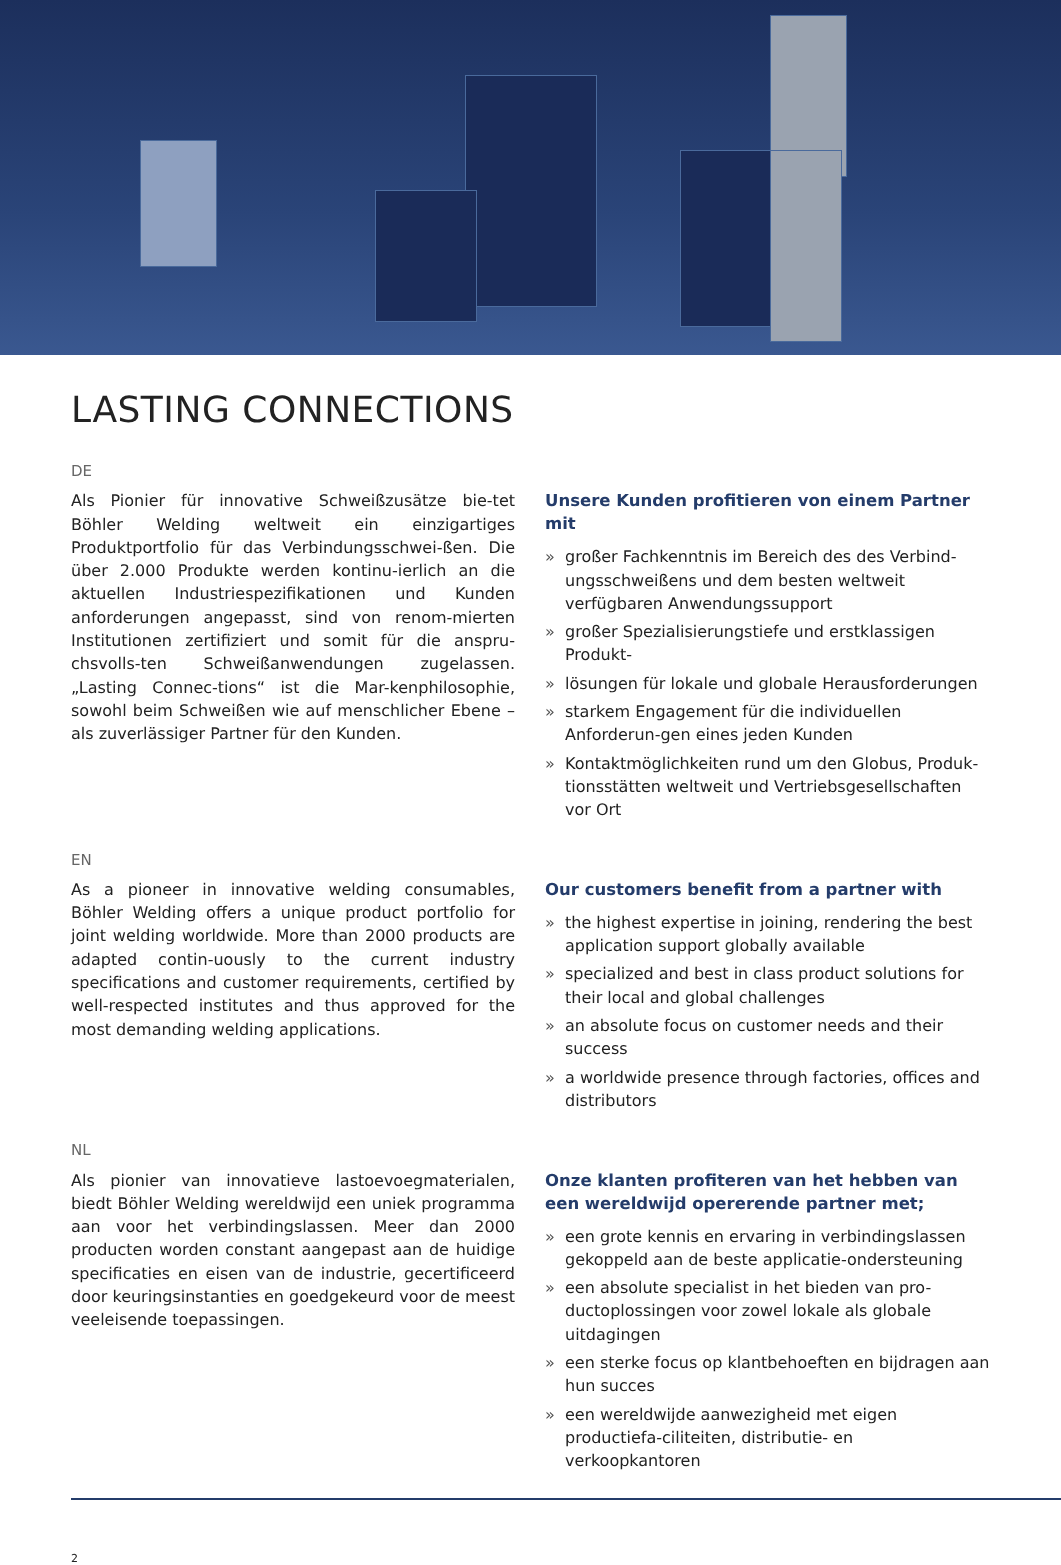LASTING CONNECTIONS
DE
Als Pionier für innovative Schweißzusätze bie-tet Böhler Welding weltweit ein einzigartiges Produktportfolio für das Verbindungsschwei-ßen. Die über 2.000 Produkte werden kontinu-ierlich an die aktuellen Industriespezifikationen und Kunden anforderungen angepasst, sind von renom-mierten Institutionen zertifiziert und somit für die anspru-chsvolls-ten Schweißanwendungen zugelassen. „Lasting Connec-tions“ ist die Mar-kenphilosophie, sowohl beim Schweißen wie auf menschlicher Ebene – als zuverlässiger Partner für den Kunden.
Unsere Kunden profitieren von einem Partner mit
» großer Fachkenntnis im Bereich des des Verbind-ungsschweißens und dem besten weltweit verfügbaren Anwendungssupport
» großer Spezialisierungstiefe und erstklassigen Produkt-
» lösungen für lokale und globale Herausforderungen
» starkem Engagement für die individuellen Anforderun-gen eines jeden Kunden
» Kontaktmöglichkeiten rund um den Globus, Produk-tionsstätten weltweit und Vertriebsgesellschaften vor Ort
EN
As a pioneer in innovative welding consumables, Böhler Welding offers a unique product portfolio for joint welding worldwide. More than 2000 products are adapted contin-uously to the current industry specifications and customer requirements, certified by well-respected institutes and thus approved for the most demanding welding applications.
Our customers benefit from a partner with
» the highest expertise in joining, rendering the best application support globally available
» specialized and best in class product solutions for their local and global challenges
» an absolute focus on customer needs and their success
» a worldwide presence through factories, offices and distributors
NL
Als pionier van innovatieve lastoevoegmaterialen, biedt Böhler Welding wereldwijd een uniek programma aan voor het verbindingslassen. Meer dan 2000 producten worden constant aangepast aan de huidige specificaties en eisen van de industrie, gecertificeerd door keuringsinstanties en goedgekeurd voor de meest veeleisende toepassingen.
Onze klanten profiteren van het hebben van een wereldwijd opererende partner met;
» een grote kennis en ervaring in verbindingslassen gekoppeld aan de beste applicatie-ondersteuning
» een absolute specialist in het bieden van pro-ductoplossingen voor zowel lokale als globale uitdagingen
» een sterke focus op klantbehoeften en bijdragen aan hun succes
» een wereldwijde aanwezigheid met eigen productiefa-ciliteiten, distributie- en verkoopkantoren
2